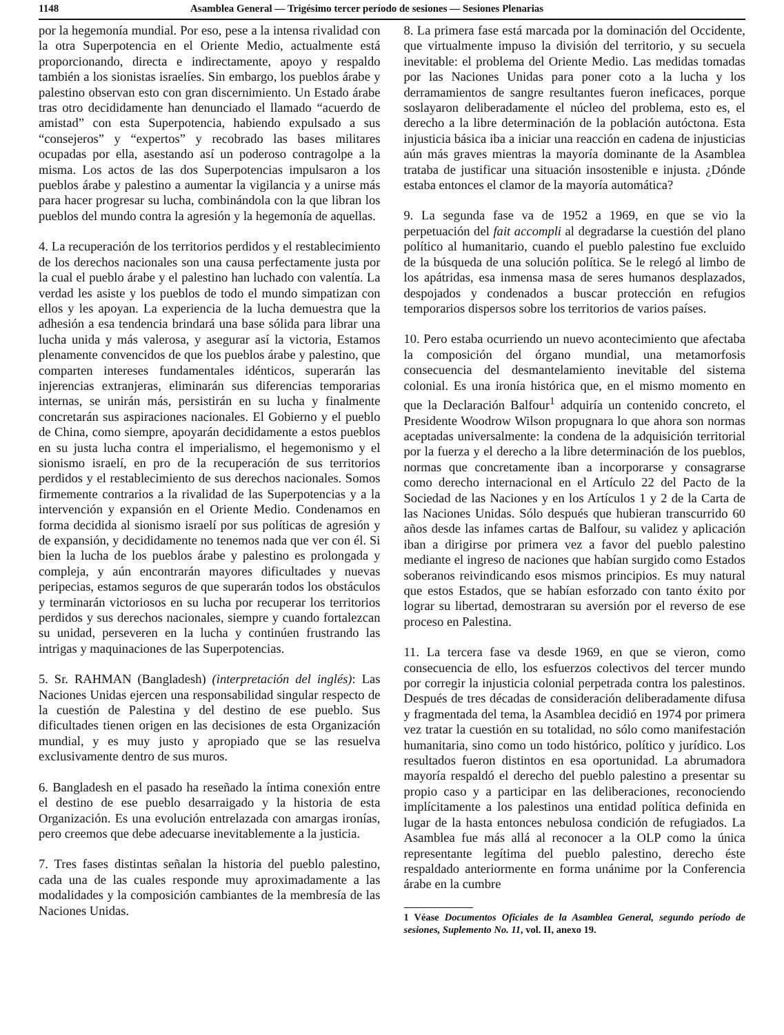1148 Asamblea General — Trigésimo tercer período de sesiones — Sesiones Plenarias
por la hegemonía mundial. Por eso, pese a la intensa rivalidad con la otra Superpotencia en el Oriente Medio, actualmente está proporcionando, directa e indirectamente, apoyo y respaldo también a los sionistas israelíes. Sin embargo, los pueblos árabe y palestino observan esto con gran discernimiento. Un Estado árabe tras otro decididamente han denunciado el llamado “acuerdo de amistad” con esta Superpotencia, habiendo expulsado a sus “consejeros” y “expertos” y recobrado las bases militares ocupadas por ella, asestando así un poderoso contragolpe a la misma. Los actos de las dos Superpotencias impulsaron a los pueblos árabe y palestino a aumentar la vigilancia y a unirse más para hacer progresar su lucha, combinándola con la que libran los pueblos del mundo contra la agresión y la hegemonía de aquellas.
4. La recuperación de los territorios perdidos y el restablecimiento de los derechos nacionales son una causa perfectamente justa por la cual el pueblo árabe y el palestino han luchado con valentía. La verdad les asiste y los pueblos de todo el mundo simpatizan con ellos y les apoyan. La experiencia de la lucha demuestra que la adhesión a esa tendencia brindará una base sólida para librar una lucha unida y más valerosa, y asegurar así la victoria, Estamos plenamente convencidos de que los pueblos árabe y palestino, que comparten intereses fundamentales idénticos, superarán las injerencias extranjeras, eliminarán sus diferencias temporarias internas, se unirán más, persistirán en su lucha y finalmente concretarán sus aspiraciones nacionales. El Gobierno y el pueblo de China, como siempre, apoyarán decididamente a estos pueblos en su justa lucha contra el imperialismo, el hegemonismo y el sionismo israelí, en pro de la recuperación de sus territorios perdidos y el restablecimiento de sus derechos nacionales. Somos firmemente contrarios a la rivalidad de las Superpotencias y a la intervención y expansión en el Oriente Medio. Condenamos en forma decidida al sionismo israelí por sus políticas de agresión y de expansión, y decididamente no tenemos nada que ver con él. Si bien la lucha de los pueblos árabe y palestino es prolongada y compleja, y aún encontrarán mayores dificultades y nuevas peripecias, estamos seguros de que superarán todos los obstáculos y terminarán victoriosos en su lucha por recuperar los territorios perdidos y sus derechos nacionales, siempre y cuando fortalezcan su unidad, perseveren en la lucha y continúen frustrando las intrigas y maquinaciones de las Superpotencias.
5. Sr. RAHMAN (Bangladesh) (interpretación del inglés): Las Naciones Unidas ejercen una responsabilidad singular respecto de la cuestión de Palestina y del destino de ese pueblo. Sus dificultades tienen origen en las decisiones de esta Organización mundial, y es muy justo y apropiado que se las resuelva exclusivamente dentro de sus muros.
6. Bangladesh en el pasado ha reseñado la íntima conexión entre el destino de ese pueblo desarraigado y la historia de esta Organización. Es una evolución entrelazada con amargas ironías, pero creemos que debe adecuarse inevitablemente a la justicia.
7. Tres fases distintas señalan la historia del pueblo palestino, cada una de las cuales responde muy aproximadamente a las modalidades y la composición cambiantes de la membresía de las Naciones Unidas.
8. La primera fase está marcada por la dominación del Occidente, que virtualmente impuso la división del territorio, y su secuela inevitable: el problema del Oriente Medio. Las medidas tomadas por las Naciones Unidas para poner coto a la lucha y los derramamientos de sangre resultantes fueron ineficaces, porque soslayaron deliberadamente el núcleo del problema, esto es, el derecho a la libre determinación de la población autóctona. Esta injusticia básica iba a iniciar una reacción en cadena de injusticias aún más graves mientras la mayoría dominante de la Asamblea trataba de justificar una situación insostenible e injusta. ¿Dónde estaba entonces el clamor de la mayoría automática?
9. La segunda fase va de 1952 a 1969, en que se vio la perpetuación del fait accompli al degradarse la cuestión del plano político al humanitario, cuando el pueblo palestino fue excluido de la búsqueda de una solución política. Se le relegó al limbo de los apátridas, esa inmensa masa de seres humanos desplazados, despojados y condenados a buscar protección en refugios temporarios dispersos sobre los territorios de varios países.
10. Pero estaba ocurriendo un nuevo acontecimiento que afectaba la composición del órgano mundial, una metamorfosis consecuencia del desmantelamiento inevitable del sistema colonial. Es una ironía histórica que, en el mismo momento en que la Declaración Balfour<sup>1</sup> adquiría un contenido concreto, el Presidente Woodrow Wilson propugnara lo que ahora son normas aceptadas universalmente: la condena de la adquisición territorial por la fuerza y el derecho a la libre determinación de los pueblos, normas que concretamente iban a incorporarse y consagrarse como derecho internacional en el Artículo 22 del Pacto de la Sociedad de las Naciones y en los Artículos 1 y 2 de la Carta de las Naciones Unidas. Sólo después que hubieran transcurrido 60 años desde las infames cartas de Balfour, su validez y aplicación iban a dirigirse por primera vez a favor del pueblo palestino mediante el ingreso de naciones que habían surgido como Estados soberanos reivindicando esos mismos principios. Es muy natural que estos Estados, que se habían esforzado con tanto éxito por lograr su libertad, demostraran su aversión por el reverso de ese proceso en Palestina.
11. La tercera fase va desde 1969, en que se vieron, como consecuencia de ello, los esfuerzos colectivos del tercer mundo por corregir la injusticia colonial perpetrada contra los palestinos. Después de tres décadas de consideración deliberadamente difusa y fragmentada del tema, la Asamblea decidió en 1974 por primera vez tratar la cuestión en su totalidad, no sólo como manifestación humanitaria, sino como un todo histórico, político y jurídico. Los resultados fueron distintos en esa oportunidad. La abrumadora mayoría respaldó el derecho del pueblo palestino a presentar su propio caso y a participar en las deliberaciones, reconociendo implícitamente a los palestinos una entidad política definida en lugar de la hasta entonces nebulosa condición de refugiados. La Asamblea fue más allá al reconocer a la OLP como la única representante legítima del pueblo palestino, derecho éste respaldado anteriormente en forma unánime por la Conferencia árabe en la cumbre
1 Véase Documentos Oficiales de la Asamblea General, segundo período de sesiones, Suplemento No. 11, vol. II, anexo 19.